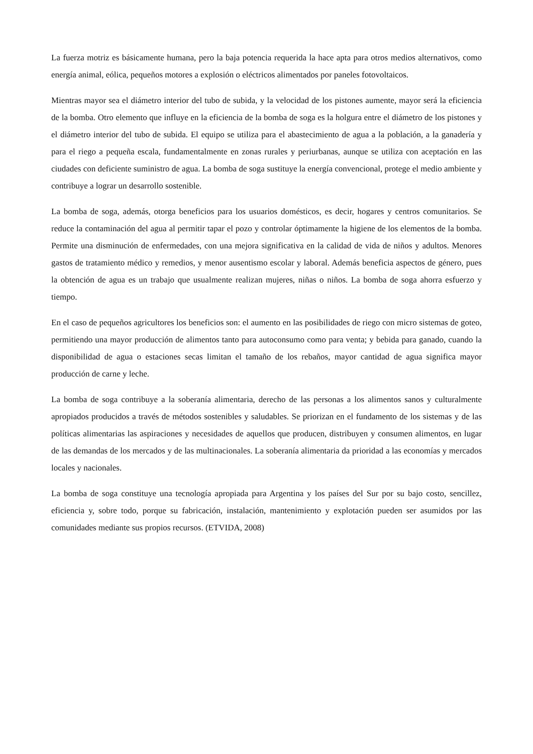La fuerza motriz es básicamente humana, pero la baja potencia requerida la hace apta para otros medios alternativos, como energía animal, eólica, pequeños motores a explosión o eléctricos alimentados por paneles fotovoltaicos.
Mientras mayor sea el diámetro interior del tubo de subida, y la velocidad de los pistones aumente, mayor será la eficiencia de la bomba. Otro elemento que influye en la eficiencia de la bomba de soga es la holgura entre el diámetro de los pistones y el diámetro interior del tubo de subida. El equipo se utiliza para el abastecimiento de agua a la población, a la ganadería y para el riego a pequeña escala, fundamentalmente en zonas rurales y periurbanas, aunque se utiliza con aceptación en las ciudades con deficiente suministro de agua. La bomba de soga sustituye la energía convencional, protege el medio ambiente y contribuye a lograr un desarrollo sostenible.
La bomba de soga, además, otorga beneficios para los usuarios domésticos, es decir, hogares y centros comunitarios. Se reduce la contaminación del agua al permitir tapar el pozo y controlar óptimamente la higiene de los elementos de la bomba. Permite una disminución de enfermedades, con una mejora significativa en la calidad de vida de niños y adultos. Menores gastos de tratamiento médico y remedios, y menor ausentismo escolar y laboral. Además beneficia aspectos de género, pues la obtención de agua es un trabajo que usualmente realizan mujeres, niñas o niños. La bomba de soga ahorra esfuerzo y tiempo.
En el caso de pequeños agricultores los beneficios son: el aumento en las posibilidades de riego con micro sistemas de goteo, permitiendo una mayor producción de alimentos tanto para autoconsumo como para venta; y bebida para ganado, cuando la disponibilidad de agua o estaciones secas limitan el tamaño de los rebaños, mayor cantidad de agua significa mayor producción de carne y leche.
La bomba de soga contribuye a la soberanía alimentaria, derecho de las personas a los alimentos sanos y culturalmente apropiados producidos a través de métodos sostenibles y saludables. Se priorizan en el fundamento de los sistemas y de las políticas alimentarias las aspiraciones y necesidades de aquellos que producen, distribuyen y consumen alimentos, en lugar de las demandas de los mercados y de las multinacionales. La soberanía alimentaria da prioridad a las economías y mercados locales y nacionales.
La bomba de soga constituye una tecnología apropiada para Argentina y los países del Sur por su bajo costo, sencillez, eficiencia y, sobre todo, porque su fabricación, instalación, mantenimiento y explotación pueden ser asumidos por las comunidades mediante sus propios recursos. (ETVIDA, 2008)